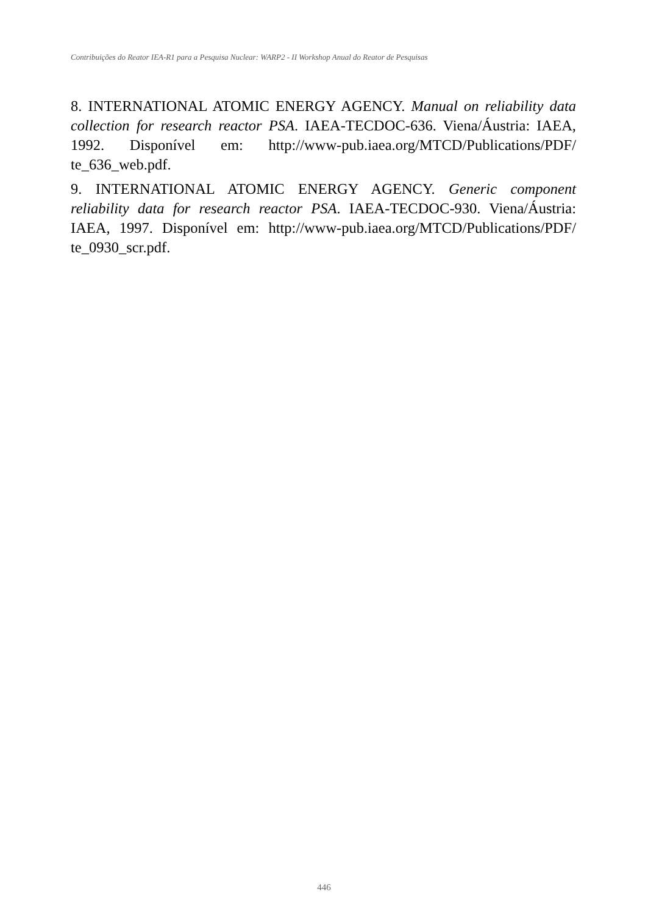Contribuições do Reator IEA-R1 para a Pesquisa Nuclear: WARP2 - II Workshop Anual do Reator de Pesquisas
8. INTERNATIONAL ATOMIC ENERGY AGENCY. Manual on reliability data collection for research reactor PSA. IAEA-TECDOC-636. Viena/Áustria: IAEA, 1992. Disponível em: http://www-pub.iaea.org/MTCD/Publications/PDF/ te_636_web.pdf.
9. INTERNATIONAL ATOMIC ENERGY AGENCY. Generic component reliability data for research reactor PSA. IAEA-TECDOC-930. Viena/Áustria: IAEA, 1997. Disponível em: http://www-pub.iaea.org/MTCD/Publications/PDF/ te_0930_scr.pdf.
446